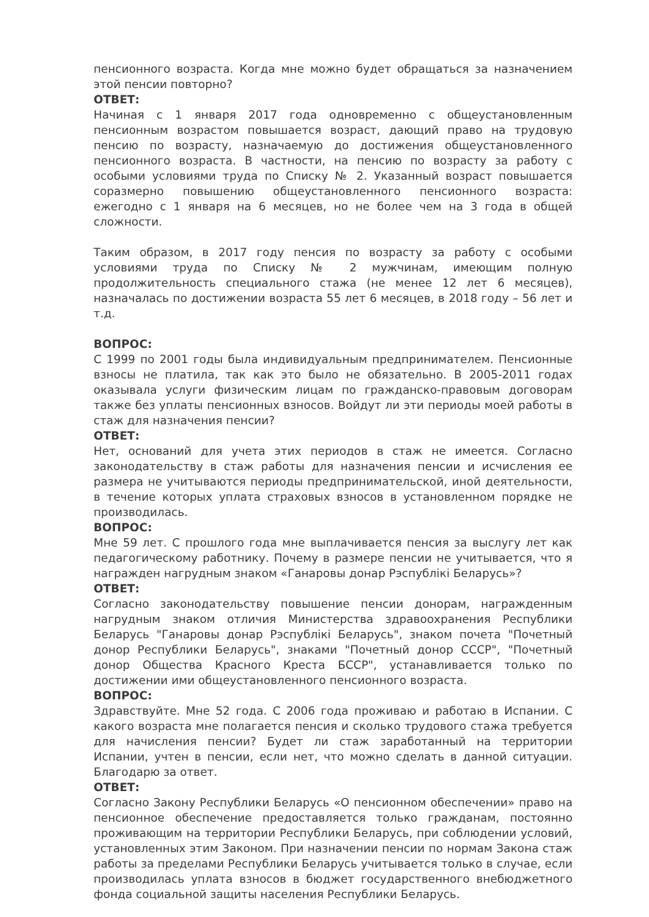пенсионного возраста. Когда мне можно будет обращаться за назначением этой пенсии повторно?
ОТВЕТ:
Начиная с 1 января 2017 года одновременно с общеустановленным пенсионным возрастом повышается возраст, дающий право на трудовую пенсию по возрасту, назначаемую до достижения общеустановленного пенсионного возраста. В частности, на пенсию по возрасту за работу с особыми условиями труда по Списку № 2. Указанный возраст повышается соразмерно повышению общеустановленного пенсионного возраста: ежегодно с 1 января на 6 месяцев, но не более чем на 3 года в общей сложности.
Таким образом, в 2017 году пенсия по возрасту за работу с особыми условиями труда по Списку № 2 мужчинам, имеющим полную продолжительность специального стажа (не менее 12 лет 6 месяцев), назначалась по достижении возраста 55 лет 6 месяцев, в 2018 году – 56 лет и т.д.
ВОПРОС:
С 1999 по 2001 годы была индивидуальным предпринимателем. Пенсионные взносы не платила, так как это было не обязательно. В 2005-2011 годах оказывала услуги физическим лицам по гражданско-правовым договорам также без уплаты пенсионных взносов. Войдут ли эти периоды моей работы в стаж для назначения пенсии?
ОТВЕТ:
Нет, оснований для учета этих периодов в стаж не имеется. Согласно законодательству в стаж работы для назначения пенсии и исчисления ее размера не учитываются периоды предпринимательской, иной деятельности, в течение которых уплата страховых взносов в установленном порядке не производилась.
ВОПРОС:
Мне 59 лет. С прошлого года мне выплачивается пенсия за выслугу лет как педагогическому работнику. Почему в размере пенсии не учитывается, что я награжден нагрудным знаком «Ганаровы донар Рэспублікі Беларусь»?
ОТВЕТ:
Согласно законодательству повышение пенсии донорам, награжденным нагрудным знаком отличия Министерства здравоохранения Республики Беларусь "Ганаровы донар Рэспублікі Беларусь", знаком почета "Почетный донор Республики Беларусь", знаками "Почетный донор СССР", "Почетный донор Общества Красного Креста БССР", устанавливается только по достижении ими общеустановленного пенсионного возраста.
ВОПРОС:
Здравствуйте. Мне 52 года. С 2006 года проживаю и работаю в Испании. С какого возраста мне полагается пенсия и сколько трудового стажа требуется для начисления пенсии? Будет ли стаж заработанный на территории Испании, учтен в пенсии, если нет, что можно сделать в данной ситуации. Благодарю за ответ.
ОТВЕТ:
Согласно Закону Республики Беларусь «О пенсионном обеспечении» право на пенсионное обеспечение предоставляется только гражданам, постоянно проживающим на территории Республики Беларусь, при соблюдении условий, установленных этим Законом. При назначении пенсии по нормам Закона стаж работы за пределами Республики Беларусь учитывается только в случае, если производилась уплата взносов в бюджет государственного внебюджетного фонда социальной защиты населения Республики Беларусь.